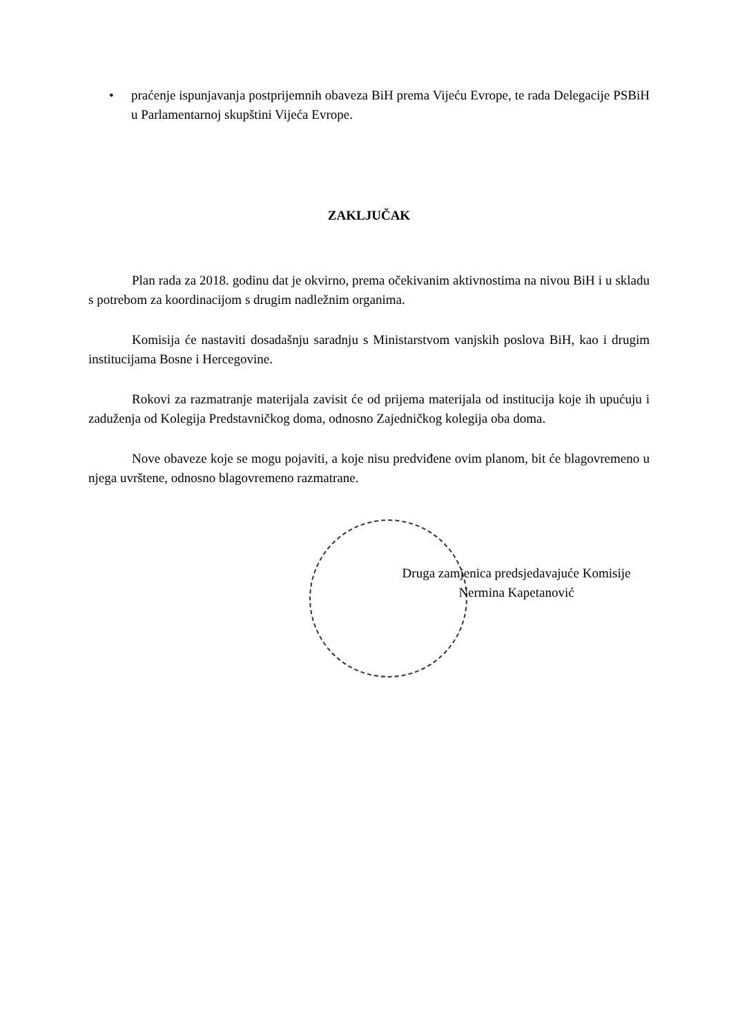• praćenje ispunjavanja postprijemnih obaveza BiH prema Vijeću Evrope, te rada Delegacije PSBiH u Parlamentarnoj skupštini Vijeća Evrope.
ZAKLJUČAK
Plan rada za 2018. godinu dat je okvirno, prema očekivanim aktivnostima na nivou BiH i u skladu s potrebom za koordinacijom s drugim nadležnim organima.
Komisija će nastaviti dosadašnju saradnju s Ministarstvom vanjskih poslova BiH, kao i drugim institucijama Bosne i Hercegovine.
Rokovi za razmatranje materijala zavisit će od prijema materijala od institucija koje ih upućuju i zaduženja od Kolegija Predstavničkog doma, odnosno Zajedničkog kolegija oba doma.
Nove obaveze koje se mogu pojaviti, a koje nisu predviđene ovim planom, bit će blagovremeno u njega uvrštene, odnosno blagovremeno razmatrane.
Druga zamjenica predsjedavajuće Komisije
Nermina Kapetanović